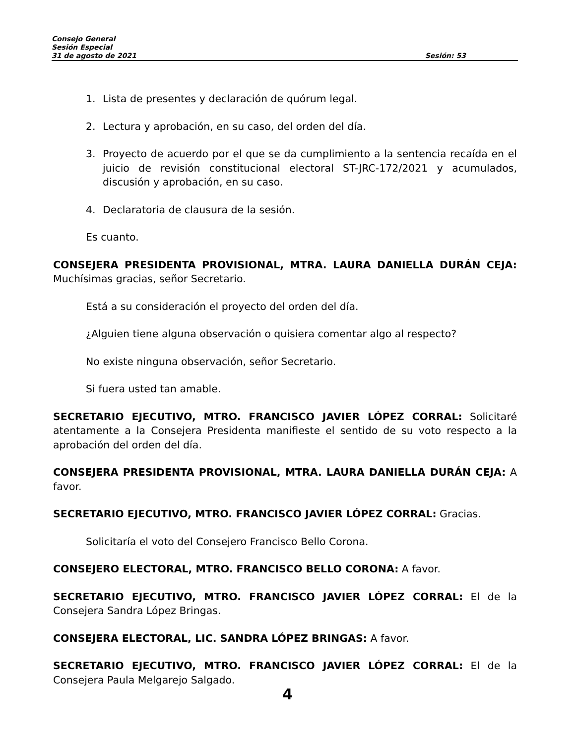Consejo General
Sesión Especial
31 de agosto de 2021 Sesión: 53
1. Lista de presentes y declaración de quórum legal.
2. Lectura y aprobación, en su caso, del orden del día.
3. Proyecto de acuerdo por el que se da cumplimiento a la sentencia recaída en el juicio de revisión constitucional electoral ST-JRC-172/2021 y acumulados, discusión y aprobación, en su caso.
4. Declaratoria de clausura de la sesión.
Es cuanto.
CONSEJERA PRESIDENTA PROVISIONAL, MTRA. LAURA DANIELLA DURÁN CEJA: Muchísimas gracias, señor Secretario.
Está a su consideración el proyecto del orden del día.
¿Alguien tiene alguna observación o quisiera comentar algo al respecto?
No existe ninguna observación, señor Secretario.
Si fuera usted tan amable.
SECRETARIO EJECUTIVO, MTRO. FRANCISCO JAVIER LÓPEZ CORRAL: Solicitaré atentamente a la Consejera Presidenta manifieste el sentido de su voto respecto a la aprobación del orden del día.
CONSEJERA PRESIDENTA PROVISIONAL, MTRA. LAURA DANIELLA DURÁN CEJA: A favor.
SECRETARIO EJECUTIVO, MTRO. FRANCISCO JAVIER LÓPEZ CORRAL: Gracias.
Solicitaría el voto del Consejero Francisco Bello Corona.
CONSEJERO ELECTORAL, MTRO. FRANCISCO BELLO CORONA: A favor.
SECRETARIO EJECUTIVO, MTRO. FRANCISCO JAVIER LÓPEZ CORRAL: El de la Consejera Sandra López Bringas.
CONSEJERA ELECTORAL, LIC. SANDRA LÓPEZ BRINGAS: A favor.
SECRETARIO EJECUTIVO, MTRO. FRANCISCO JAVIER LÓPEZ CORRAL: El de la Consejera Paula Melgarejo Salgado.
4